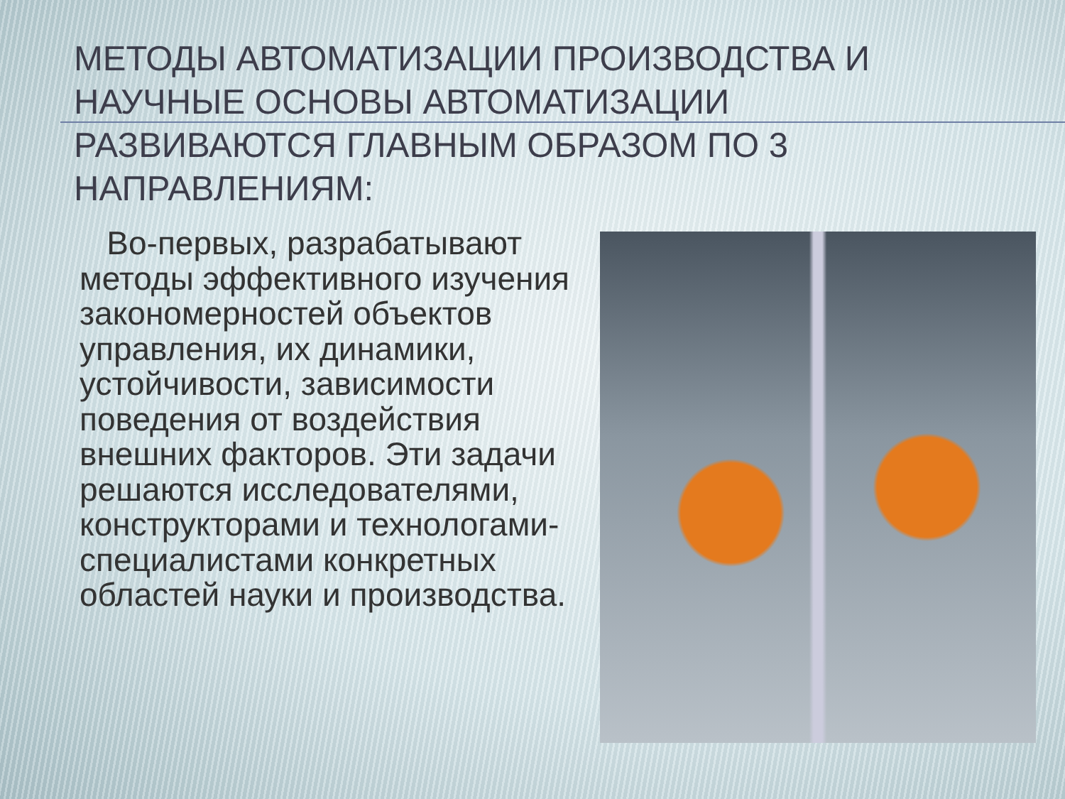МЕТОДЫ АВТОМАТИЗАЦИИ ПРОИЗВОДСТВА И НАУЧНЫЕ ОСНОВЫ АВТОМАТИЗАЦИИ РАЗВИВАЮТСЯ ГЛАВНЫМ ОБРАЗОМ ПО 3 НАПРАВЛЕНИЯМ:
Во-первых, разрабатывают методы эффективного изучения закономерностей объектов управления, их динамики, устойчивости, зависимости поведения от воздействия внешних факторов. Эти задачи решаются исследователями, конструкторами и технологами-специалистами конкретных областей науки и производства.